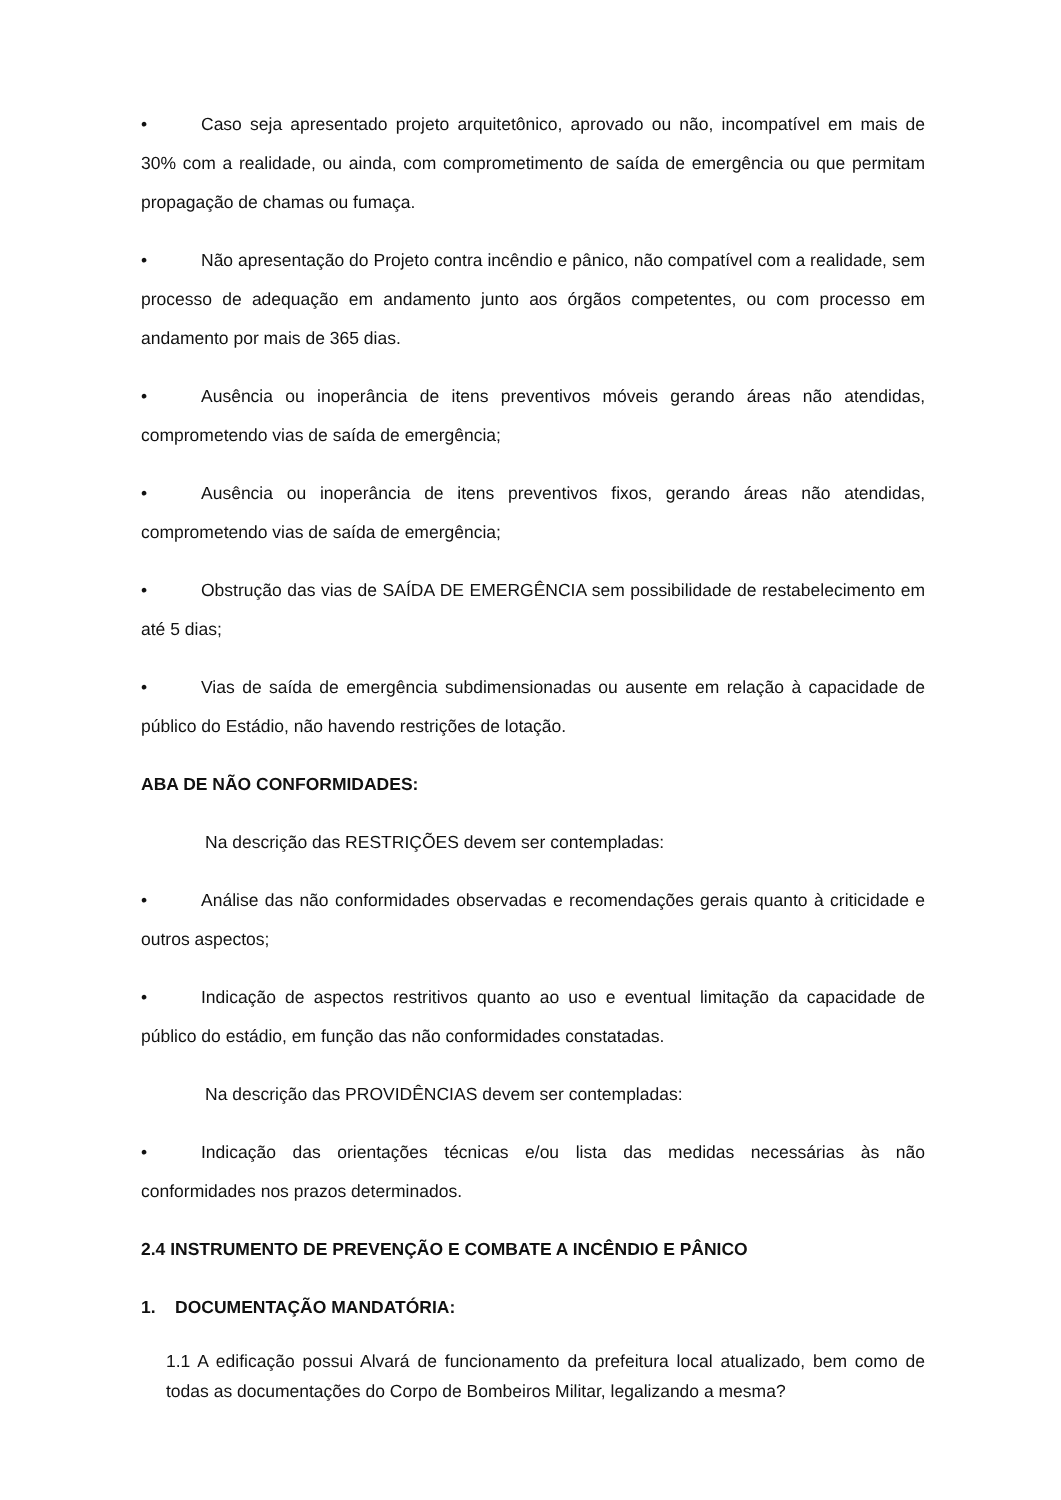• Caso seja apresentado projeto arquitetônico, aprovado ou não, incompatível em mais de 30% com a realidade, ou ainda, com comprometimento de saída de emergência ou que permitam propagação de chamas ou fumaça.
• Não apresentação do Projeto contra incêndio e pânico, não compatível com a realidade, sem processo de adequação em andamento junto aos órgãos competentes, ou com processo em andamento por mais de 365 dias.
• Ausência ou inoperância de itens preventivos móveis gerando áreas não atendidas, comprometendo vias de saída de emergência;
• Ausência ou inoperância de itens preventivos fixos, gerando áreas não atendidas, comprometendo vias de saída de emergência;
• Obstrução das vias de SAÍDA DE EMERGÊNCIA sem possibilidade de restabelecimento em até 5 dias;
• Vias de saída de emergência subdimensionadas ou ausente em relação à capacidade de público do Estádio, não havendo restrições de lotação.
ABA DE NÃO CONFORMIDADES:
Na descrição das RESTRIÇÕES devem ser contempladas:
• Análise das não conformidades observadas e recomendações gerais quanto à criticidade e outros aspectos;
• Indicação de aspectos restritivos quanto ao uso e eventual limitação da capacidade de público do estádio, em função das não conformidades constatadas.
Na descrição das PROVIDÊNCIAS devem ser contempladas:
• Indicação das orientações técnicas e/ou lista das medidas necessárias às não conformidades nos prazos determinados.
2.4 INSTRUMENTO DE PREVENÇÃO E COMBATE A INCÊNDIO E PÂNICO
1. DOCUMENTAÇÃO MANDATÓRIA:
1.1 A edificação possui Alvará de funcionamento da prefeitura local atualizado, bem como de todas as documentações do Corpo de Bombeiros Militar, legalizando a mesma?